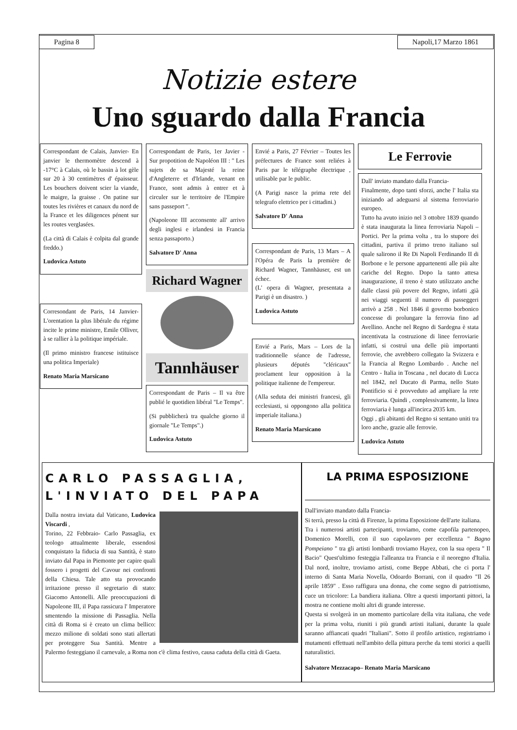Pagina 8 Napoli,17 Marzo 1861
Notizie estere
Uno sguardo dalla Francia
Correspondant de Calais, Janvier- En janvier le thermomètre descend à -17°C à Calais, où le bassin à lot gèle sur 20 à 30 centimètres d' épaisseur. Les bouchers doivent scier la viande, le maigre, la graisse . On patine sur toutes les rivières et canaux du nord de la France et les diligences pénent sur les routes verglasées.
(La città di Calais è colpita dal grande freddo.)
Ludovica Astuto
Corresondant de Paris, 14 Janvier- L'orentation la plus libérale du régime incite le prime ministre, Emile Olliver, à se rallier à la politique impériale.
(Il primo ministro francese istituisce una politica Imperiale)
Renato Maria Marsicano
Correspondant de Paris, 1er Javier - Sur propotition de Napoléon III : " Les sujets de sa Majesté la reine d'Angleterre et d'Irlande, venant en France, sont admis à entrer et à circuler sur le territoire de l'Empire sans passeport ".
(Napoleone III acconsente all' arrivo degli inglesi e irlandesi in Francia senza passaporto.)
Salvatore D' Anna
Richard Wagner
Tannhäuser
Correspondant de Paris – Il va être publié le quotidien libéral "Le Temps".
(Si pubblicherà tra qualche giorno il giornale "Le Temps".)
Ludovica Astuto
Envié a Paris, 27 Février – Toutes les préfectures de France sont reliées à Paris par le télégraphe électrique , utilisable par le public.
(A Parigi nasce la prima rete del telegrafo elettrico per i cittadini.)
Salvatore D' Anna
Correspondant de Paris, 13 Mars – A l'Opéra de Paris la première de Richard Wagner, Tannhäuser, est un échec.
(L' opera di Wagner, presentata a Parigi è un disastro. )
Ludovica Astuto
Envié a Paris, Mars – Lors de la traditionnelle séance de l'adresse, plusieurs députés "cléricaux" proclament leur opposition à la politique italienne de l'empereur.
(Alla seduta dei ministri francesi, gli ecclesiasti, si oppongono alla politica imperiale italiana.)
Renato Maria Marsicano
Le Ferrovie
Dall' inviato mandato dalla Francia-
Finalmente, dopo tanti sforzi, anche l' Italia sta iniziando ad adeguarsi al sistema ferroviario europeo.
Tutto ha avuto inizio nel 3 ottobre 1839 quando è stata inaugurata la linea ferroviaria Napoli – Portici. Per la prima volta , tra lo stupore dei cittadini, partiva il primo treno italiano sul quale salirono il Re Di Napoli Ferdinando II di Borbone e le persone appartenenti alle più alte cariche del Regno. Dopo la tanto attesa inaugurazione, il treno è stato utilizzato anche dalle classi più povere del Regno, infatti ,già nei viaggi seguenti il numero di passeggeri arrivò a 258 . Nel 1846 il governo borbonico concesse di prolungare la ferrovia fino ad Avellino. Anche nel Regno di Sardegna è stata incentivata la costruzione di linee ferroviarie infatti, si costruì una delle più importanti ferrovie, che avrebbero collegato la Svizzera e la Francia al Regno Lombardo . Anche nel Centro - Italia in Toscana , nel ducato di Lucca nel 1842, nel Ducato di Parma, nello Stato Pontificio si è provveduto ad ampliare la rete ferroviaria. Quindi , complessivamente, la linea ferroviaria è lunga all'incirca 2035 km.
Oggi , gli abitanti del Regno si sentano uniti tra loro anche, grazie alle ferrovie.
Ludovica Astuto
CARLO PASSAGLIA, L'INVIATO DEL PAPA
Dalla nostra inviata dal Vaticano, Ludovica Viscardi ,
Torino, 22 Febbraio- Carlo Passaglia, ex teologo attualmente liberale, essendosi conquistato la fiducia di sua Santità, è stato inviato dal Papa in Piemonte per capire quali fossero i progetti del Cavour nei confronti della Chiesa. Tale atto sta provocando irritazione presso il segretario di stato: Giacomo Antonelli. Alle preoccupazioni di Napoleone III, il Papa rassicura l' Imperatore smentendo la missione di Passaglia. Nella città di Roma si è creato un clima bellico: mezzo milione di soldati sono stati allertati per proteggere Sua Santità. Mentre a Palermo festeggiano il carnevale, a Roma non c'è clima festivo, causa caduta della città di Gaeta.
LA PRIMA ESPOSIZIONE
Dall'inviato mandato dalla Francia-
Si terrà, presso la città di Firenze, la prima Esposizione dell'arte italiana.
Tra i numerosi artisti partecipanti, troviamo, come capofila partenopeo, Domenico Morelli, con il suo capolavoro per eccellenza " Bagno Pompeiano " tra gli artisti lombardi troviamo Hayez, con la sua opera " Il Bacio" Quest'ultimo festeggia l'alleanza tra Francia e il neoregno d'Italia. Dal nord, inoltre, troviamo artisti, come Beppe Abbati, che ci porta l' interno di Santa Maria Novella, Odoardo Borrani, con il quadro "Il 26 aprile 1859" . Esso raffigura una donna, che come segno di patriottismo, cuce un tricolore: La bandiera italiana. Oltre a questi importanti pittori, la mostra ne contiene molti altri di grande interesse.
Questa si svolgerà in un momento particolare della vita italiana, che vede per la prima volta, riuniti i più grandi artisti italiani, durante la quale saranno affiancati quadri "Italiani". Sotto il profilo artistico, registriamo i mutamenti effettuati nell'ambito della pittura perche da temi storici a quelli naturalistici.
Salvatore Mezzacapo– Renato Maria Marsicano